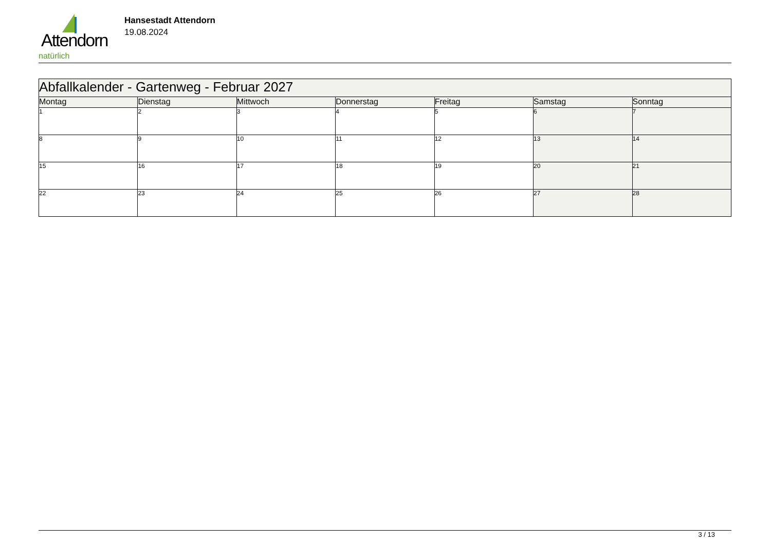Attendorn
natürlich
Hansestadt Attendorn
19.08.2024
| Abfallkalender - Gartenweg - Februar 2027 | | | | | | |
| Montag | Dienstag | Mittwoch | Donnerstag | Freitag | Samstag | Sonntag |
| 1 | 2 | 3 | 4 | 5 | 6 | 7 |
| 8 | 9 | 10 | 11 | 12 | 13 | 14 |
| 15 | 16 | 17 | 18 | 19 | 20 | 21 |
| 22 | 23 | 24 | 25 | 26 | 27 | 28 |
3 / 13